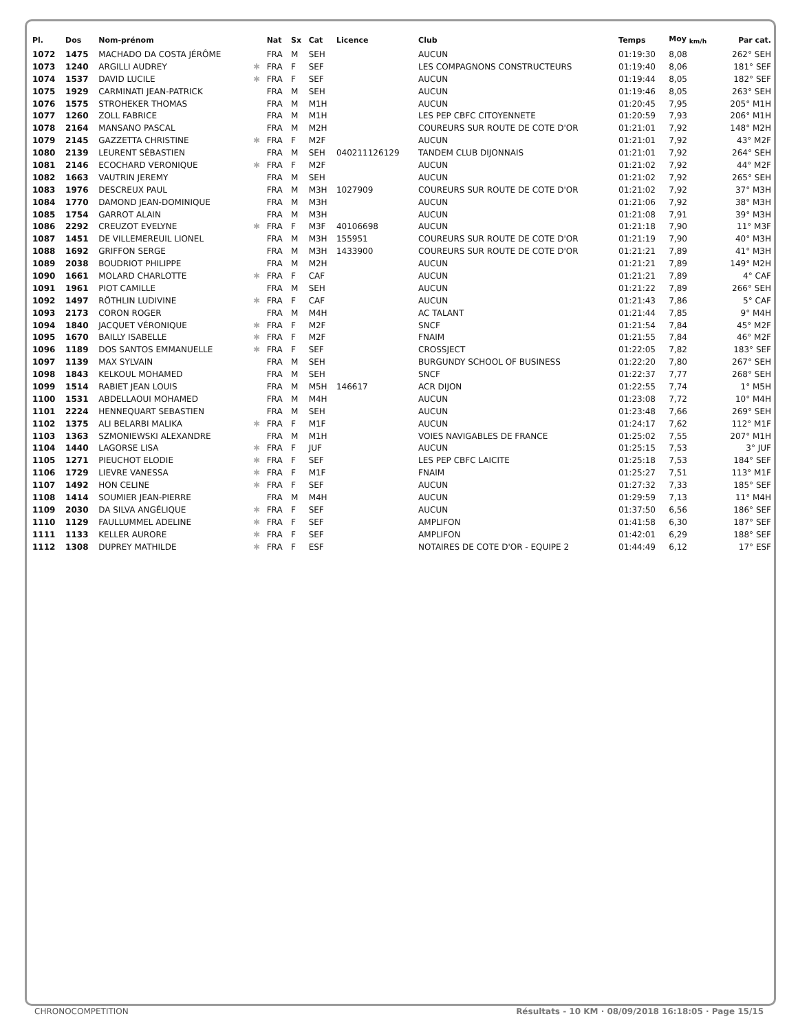| Pl. | Dos | Nom-prénom | | Nat | Sx | Cat | Licence | Club | Temps | Moy <sub>km/h</sub> | Par cat. |
| --- | --- | --- | --- | --- | --- | --- | --- | --- | --- | --- | --- |
| 1072 | 1475 | MACHADO DA COSTA JÉRÔME | | FRA | M | SEH | | AUCUN | 01:19:30 | 8,08 | 262° SEH |
| 1073 | 1240 | ARGILLI AUDREY | ✱ | FRA | F | SEF | | LES COMPAGNONS CONSTRUCTEURS | 01:19:40 | 8,06 | 181° SEF |
| 1074 | 1537 | DAVID LUCILE | ✱ | FRA | F | SEF | | AUCUN | 01:19:44 | 8,05 | 182° SEF |
| 1075 | 1929 | CARMINATI JEAN-PATRICK | | FRA | M | SEH | | AUCUN | 01:19:46 | 8,05 | 263° SEH |
| 1076 | 1575 | STROHEKER THOMAS | | FRA | M | M1H | | AUCUN | 01:20:45 | 7,95 | 205° M1H |
| 1077 | 1260 | ZOLL FABRICE | | FRA | M | M1H | | LES PEP CBFC CITOYENNETE | 01:20:59 | 7,93 | 206° M1H |
| 1078 | 2164 | MANSANO PASCAL | | FRA | M | M2H | | COUREURS SUR ROUTE DE COTE D'OR | 01:21:01 | 7,92 | 148° M2H |
| 1079 | 2145 | GAZZETTA CHRISTINE | ✱ | FRA | F | M2F | | AUCUN | 01:21:01 | 7,92 | 43° M2F |
| 1080 | 2139 | LEURENT SÉBASTIEN | | FRA | M | SEH | 040211126129 | TANDEM CLUB DIJONNAIS | 01:21:01 | 7,92 | 264° SEH |
| 1081 | 2146 | ECOCHARD VERONIQUE | ✱ | FRA | F | M2F | | AUCUN | 01:21:02 | 7,92 | 44° M2F |
| 1082 | 1663 | VAUTRIN JEREMY | | FRA | M | SEH | | AUCUN | 01:21:02 | 7,92 | 265° SEH |
| 1083 | 1976 | DESCREUX PAUL | | FRA | M | M3H | 1027909 | COUREURS SUR ROUTE DE COTE D'OR | 01:21:02 | 7,92 | 37° M3H |
| 1084 | 1770 | DAMOND JEAN-DOMINIQUE | | FRA | M | M3H | | AUCUN | 01:21:06 | 7,92 | 38° M3H |
| 1085 | 1754 | GARROT ALAIN | | FRA | M | M3H | | AUCUN | 01:21:08 | 7,91 | 39° M3H |
| 1086 | 2292 | CREUZOT EVELYNE | ✱ | FRA | F | M3F | 40106698 | AUCUN | 01:21:18 | 7,90 | 11° M3F |
| 1087 | 1451 | DE VILLEMEREUIL LIONEL | | FRA | M | M3H | 155951 | COUREURS SUR ROUTE DE COTE D'OR | 01:21:19 | 7,90 | 40° M3H |
| 1088 | 1692 | GRIFFON SERGE | | FRA | M | M3H | 1433900 | COUREURS SUR ROUTE DE COTE D'OR | 01:21:21 | 7,89 | 41° M3H |
| 1089 | 2038 | BOUDRIOT PHILIPPE | | FRA | M | M2H | | AUCUN | 01:21:21 | 7,89 | 149° M2H |
| 1090 | 1661 | MOLARD CHARLOTTE | ✱ | FRA | F | CAF | | AUCUN | 01:21:21 | 7,89 | 4° CAF |
| 1091 | 1961 | PIOT CAMILLE | | FRA | M | SEH | | AUCUN | 01:21:22 | 7,89 | 266° SEH |
| 1092 | 1497 | RÖTHLIN LUDIVINE | ✱ | FRA | F | CAF | | AUCUN | 01:21:43 | 7,86 | 5° CAF |
| 1093 | 2173 | CORON ROGER | | FRA | M | M4H | | AC TALANT | 01:21:44 | 7,85 | 9° M4H |
| 1094 | 1840 | JACQUET VÉRONIQUE | ✱ | FRA | F | M2F | | SNCF | 01:21:54 | 7,84 | 45° M2F |
| 1095 | 1670 | BAILLY ISABELLE | ✱ | FRA | F | M2F | | FNAIM | 01:21:55 | 7,84 | 46° M2F |
| 1096 | 1189 | DOS SANTOS EMMANUELLE | ✱ | FRA | F | SEF | | CROSSJECT | 01:22:05 | 7,82 | 183° SEF |
| 1097 | 1139 | MAX SYLVAIN | | FRA | M | SEH | | BURGUNDY SCHOOL OF BUSINESS | 01:22:20 | 7,80 | 267° SEH |
| 1098 | 1843 | KELKOUL MOHAMED | | FRA | M | SEH | | SNCF | 01:22:37 | 7,77 | 268° SEH |
| 1099 | 1514 | RABIET JEAN LOUIS | | FRA | M | M5H | 146617 | ACR DIJON | 01:22:55 | 7,74 | 1° M5H |
| 1100 | 1531 | ABDELLAOUI MOHAMED | | FRA | M | M4H | | AUCUN | 01:23:08 | 7,72 | 10° M4H |
| 1101 | 2224 | HENNEQUART SEBASTIEN | | FRA | M | SEH | | AUCUN | 01:23:48 | 7,66 | 269° SEH |
| 1102 | 1375 | ALI BELARBI MALIKA | ✱ | FRA | F | M1F | | AUCUN | 01:24:17 | 7,62 | 112° M1F |
| 1103 | 1363 | SZMONIEWSKI ALEXANDRE | | FRA | M | M1H | | VOIES NAVIGABLES DE FRANCE | 01:25:02 | 7,55 | 207° M1H |
| 1104 | 1440 | LAGORSE LISA | ✱ | FRA | F | JUF | | AUCUN | 01:25:15 | 7,53 | 3° JUF |
| 1105 | 1271 | PIEUCHOT ELODIE | ✱ | FRA | F | SEF | | LES PEP CBFC LAICITE | 01:25:18 | 7,53 | 184° SEF |
| 1106 | 1729 | LIEVRE VANESSA | ✱ | FRA | F | M1F | | FNAIM | 01:25:27 | 7,51 | 113° M1F |
| 1107 | 1492 | HON CELINE | ✱ | FRA | F | SEF | | AUCUN | 01:27:32 | 7,33 | 185° SEF |
| 1108 | 1414 | SOUMIER JEAN-PIERRE | | FRA | M | M4H | | AUCUN | 01:29:59 | 7,13 | 11° M4H |
| 1109 | 2030 | DA SILVA ANGÉLIQUE | ✱ | FRA | F | SEF | | AUCUN | 01:37:50 | 6,56 | 186° SEF |
| 1110 | 1129 | FAULLUMMEL ADELINE | ✱ | FRA | F | SEF | | AMPLIFON | 01:41:58 | 6,30 | 187° SEF |
| 1111 | 1133 | KELLER AURORE | ✱ | FRA | F | SEF | | AMPLIFON | 01:42:01 | 6,29 | 188° SEF |
| 1112 | 1308 | DUPREY MATHILDE | ✱ | FRA | F | ESF | | NOTAIRES DE COTE D'OR - EQUIPE 2 | 01:44:49 | 6,12 | 17° ESF |
CHRONOCOMPETITION Résultats - 10 KM · 08/09/2018 16:18:05 · Page 15/15